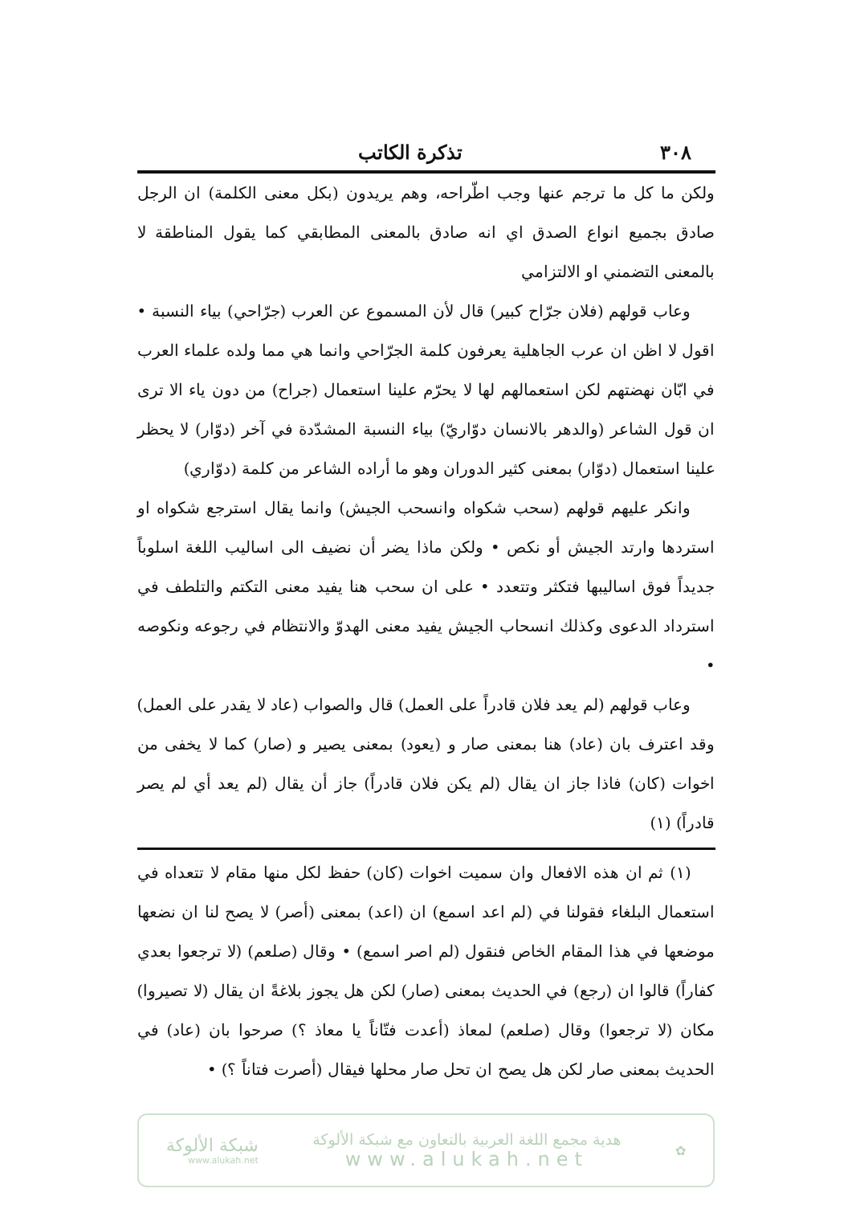٣٠٨ تذكرة الكاتب
ولكن ما كل ما ترجم عنها وجب اطّراحه، وهم يريدون (بكل معنى الكلمة) ان الرجل صادق بجميع انواع الصدق اي انه صادق بالمعنى المطابقي كما يقول المناطقة لا بالمعنى التضمني او الالتزامي
وعاب قولهم (فلان جرّاح كبير) قال لأن المسموع عن العرب (جرّاحي) بياء النسبة • اقول لا اظن ان عرب الجاهلية يعرفون كلمة الجرّاحي وانما هي مما ولده علماء العرب في ابّان نهضتهم لكن استعمالهم لها لا يحرّم علينا استعمال (جراح) من دون ياء الا ترى ان قول الشاعر (والدهر بالانسان دوّاريّ) بياء النسبة المشدّدة في آخر (دوّار) لا يحظر علينا استعمال (دوّار) بمعنى كثير الدوران وهو ما أراده الشاعر من كلمة (دوّاري)
وانكر عليهم قولهم (سحب شكواه وانسحب الجيش) وانما يقال استرجع شكواه او استردها وارتد الجيش أو نكص • ولكن ماذا يضر أن نضيف الى اساليب اللغة اسلوباً جديداً فوق اساليبها فتكثر وتتعدد • على ان سحب هنا يفيد معنى التكتم والتلطف في استرداد الدعوى وكذلك انسحاب الجيش يفيد معنى الهدوّ والانتظام في رجوعه ونكوصه •
وعاب قولهم (لم يعد فلان قادراً على العمل) قال والصواب (عاد لا يقدر على العمل) وقد اعترف بان (عاد) هنا بمعنى صار و (يعود) بمعنى يصير و (صار) كما لا يخفى من اخوات (كان) فاذا جاز ان يقال (لم يكن فلان قادراً) جاز أن يقال (لم يعد أي لم يصر قادراً) (١)
(١) ثم ان هذه الافعال وان سميت اخوات (كان) حفظ لكل منها مقام لا تتعداه في استعمال البلغاء فقولنا في (لم اعد اسمع) ان (اعد) بمعنى (أصر) لا يصح لنا ان نضعها موضعها في هذا المقام الخاص فنقول (لم اصر اسمع) • وقال (صلعم) (لا ترجعوا بعدي كفاراً) قالوا ان (رجع) في الحديث بمعنى (صار) لكن هل يجوز بلاغةً ان يقال (لا تصيروا) مكان (لا ترجعوا) وقال (صلعم) لمعاذ (أعدت فتّاناً يا معاذ ؟) صرحوا بان (عاد) في الحديث بمعنى صار لكن هل يصح ان تحل صار محلها فيقال (أصرت فتاناً ؟) •
✿
هدية مجمع اللغة العربية بالتعاون مع شبكة الألوكة
www.alukah.net
شبكة الألوكة
www.alukah.net